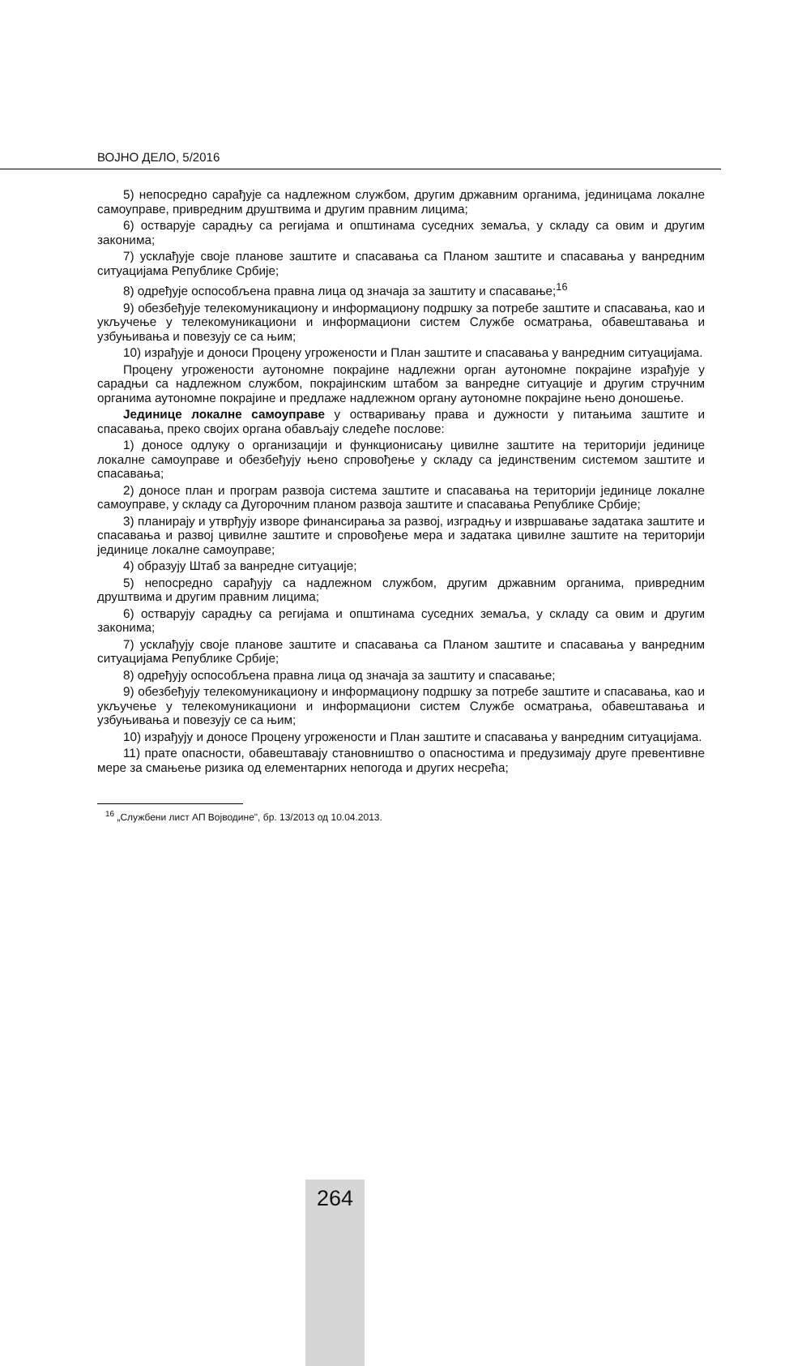ВОЈНО ДЕЛО, 5/2016
5) непосредно сарађује са надлежном службом, другим државним органима, јединицама локалне самоуправе, привредним друштвима и другим правним лицима;
6) остварује сарадњу са регијама и општинама суседних земаља, у складу са овим и другим законима;
7) усклађује своје планове заштите и спасавања са Планом заштите и спасавања у ванредним ситуацијама Републике Србије;
8) одређује оспособљена правна лица од значаја за заштиту и спасавање;<sup>16</sup>
9) обезбеђује телекомуникациону и информациону подршку за потребе заштите и спасавања, као и укључење у телекомуникациони и информациони систем Службе осматрања, обавештавања и узбуњивања и повезују се са њим;
10) израђује и доноси Процену угрожености и План заштите и спасавања у ванредним ситуацијама.
Процену угрожености аутономне покрајине надлежни орган аутономне покрајине израђује у сарадњи са надлежном службом, покрајинским штабом за ванредне ситуације и другим стручним органима аутономне покрајине и предлаже надлежном органу аутономне покрајине њено доношење.
Јединице локалне самоуправе у остваривању права и дужности у питањима заштите и спасавања, преко својих органа обављају следеће послове:
1) доносе одлуку о организацији и функционисању цивилне заштите на територији јединице локалне самоуправе и обезбеђују њено спровођење у складу са јединственим системом заштите и спасавања;
2) доносе план и програм развоја система заштите и спасавања на територији јединице локалне самоуправе, у складу са Дугорочним планом развоја заштите и спасавања Републике Србије;
3) планирају и утврђују изворе финансирања за развој, изградњу и извршавање задатака заштите и спасавања и развој цивилне заштите и спровођење мера и задатака цивилне заштите на територији јединице локалне самоуправе;
4) образују Штаб за ванредне ситуације;
5) непосредно сарађују са надлежном службом, другим државним органима, привредним друштвима и другим правним лицима;
6) остварују сарадњу са регијама и општинама суседних земаља, у складу са овим и другим законима;
7) усклађују своје планове заштите и спасавања са Планом заштите и спасавања у ванредним ситуацијама Републике Србије;
8) одређују оспособљена правна лица од значаја за заштиту и спасавање;
9) обезбеђују телекомуникациону и информациону подршку за потребе заштите и спасавања, као и укључење у телекомуникациони и информациони систем Службе осматрања, обавештавања и узбуњивања и повезују се са њим;
10) израђују и доносе Процену угрожености и План заштите и спасавања у ванредним ситуацијама.
11) прате опасности, обавештавају становништво о опасностима и предузимају друге превентивне мере за смањење ризика од елементарних непогода и других несрећа;
<sup>16</sup> „Службени лист АП Војводине", бр. 13/2013 од 10.04.2013.
264